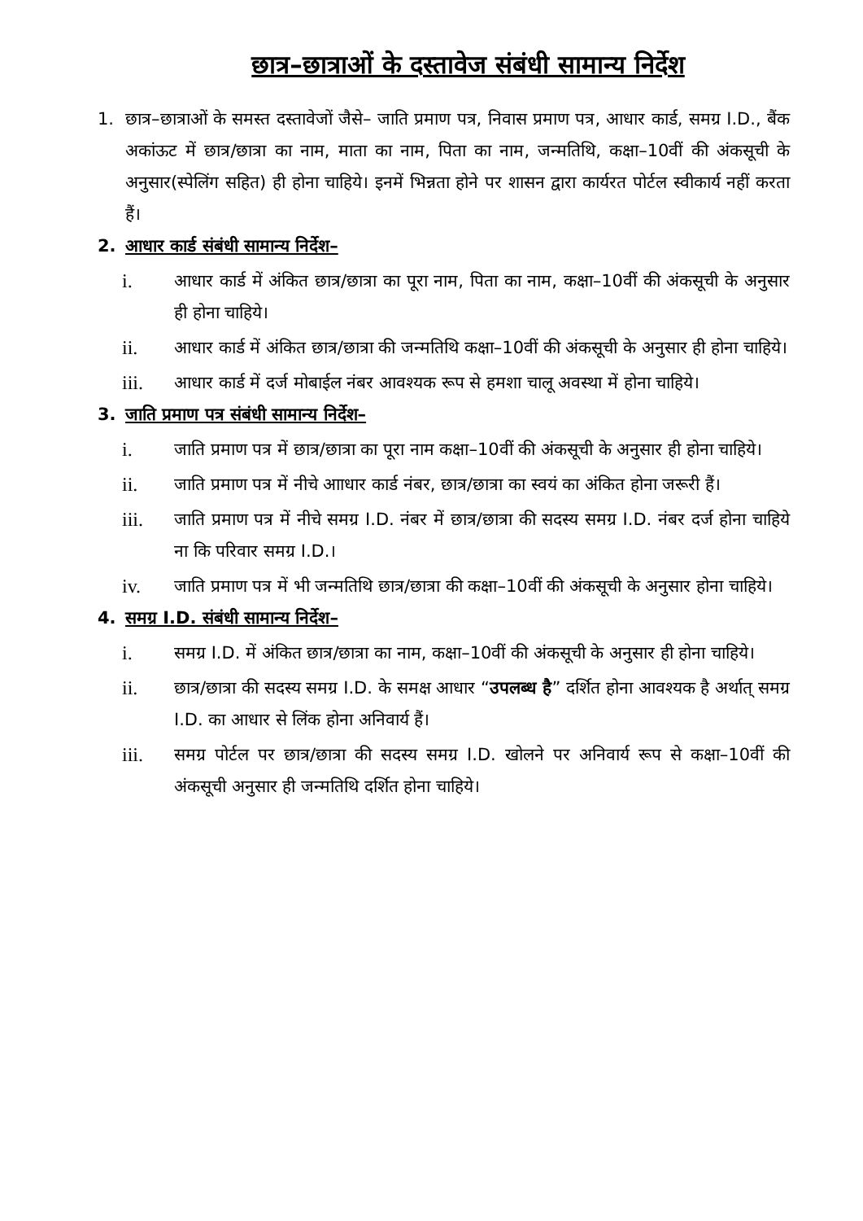छात्र–छात्राओं के दस्तावेज संबंधी सामान्य निर्देश
1. छात्र–छात्राओं के समस्त दस्तावेजों जैसे– जाति प्रमाण पत्र, निवास प्रमाण पत्र, आधार कार्ड, समग्र I.D., बैंक अकांऊट में छात्र/छात्रा का नाम, माता का नाम, पिता का नाम, जन्मतिथि, कक्षा–10वीं की अंकसूची के अनुसार(स्पेलिंग सहित) ही होना चाहिये। इनमें भिन्नता होने पर शासन द्वारा कार्यरत पोर्टल स्वीकार्य नहीं करता हैं।
2. आधार कार्ड संबंधी सामान्य निर्देश–
i. आधार कार्ड में अंकित छात्र/छात्रा का पूरा नाम, पिता का नाम, कक्षा–10वीं की अंकसूची के अनुसार ही होना चाहिये।
ii. आधार कार्ड में अंकित छात्र/छात्रा की जन्मतिथि कक्षा–10वीं की अंकसूची के अनुसार ही होना चाहिये।
iii. आधार कार्ड में दर्ज मोबाईल नंबर आवश्यक रूप से हमशा चालू अवस्था में होना चाहिये।
3. जाति प्रमाण पत्र संबंधी सामान्य निर्देश–
i. जाति प्रमाण पत्र में छात्र/छात्रा का पूरा नाम कक्षा–10वीं की अंकसूची के अनुसार ही होना चाहिये।
ii. जाति प्रमाण पत्र में नीचे आाधार कार्ड नंबर, छात्र/छात्रा का स्वयं का अंकित होना जरूरी हैं।
iii. जाति प्रमाण पत्र में नीचे समग्र I.D. नंबर में छात्र/छात्रा की सदस्य समग्र I.D. नंबर दर्ज होना चाहिये ना कि परिवार समग्र I.D.।
iv. जाति प्रमाण पत्र में भी जन्मतिथि छात्र/छात्रा की कक्षा–10वीं की अंकसूची के अनुसार होना चाहिये।
4. समग्र I.D. संबंधी सामान्य निर्देश–
i. समग्र I.D. में अंकित छात्र/छात्रा का नाम, कक्षा–10वीं की अंकसूची के अनुसार ही होना चाहिये।
ii. छात्र/छात्रा की सदस्य समग्र I.D. के समक्ष आधार “उपलब्ध है” दर्शित होना आवश्यक है अर्थात् समग्र I.D. का आधार से लिंक होना अनिवार्य हैं।
iii. समग्र पोर्टल पर छात्र/छात्रा की सदस्य समग्र I.D. खोलने पर अनिवार्य रूप से कक्षा–10वीं की अंकसूची अनुसार ही जन्मतिथि दर्शित होना चाहिये।